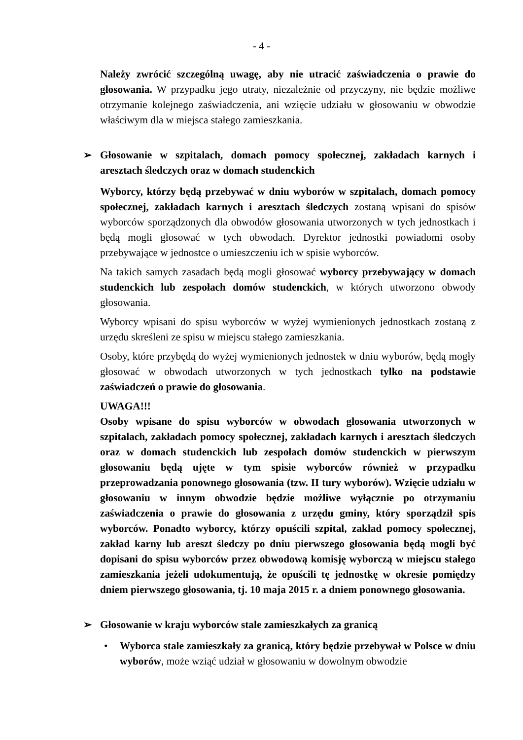- 4 -
Należy zwrócić szczególną uwagę, aby nie utracić zaświadczenia o prawie do głosowania. W przypadku jego utraty, niezależnie od przyczyny, nie będzie możliwe otrzymanie kolejnego zaświadczenia, ani wzięcie udziału w głosowaniu w obwodzie właściwym dla w miejsca stałego zamieszkania.
➢ Głosowanie w szpitalach, domach pomocy społecznej, zakładach karnych i aresztach śledczych oraz w domach studenckich
Wyborcy, którzy będą przebywać w dniu wyborów w szpitalach, domach pomocy społecznej, zakładach karnych i aresztach śledczych zostaną wpisani do spisów wyborców sporządzonych dla obwodów głosowania utworzonych w tych jednostkach i będą mogli głosować w tych obwodach. Dyrektor jednostki powiadomi osoby przebywające w jednostce o umieszczeniu ich w spisie wyborców.
Na takich samych zasadach będą mogli głosować wyborcy przebywający w domach studenckich lub zespołach domów studenckich, w których utworzono obwody głosowania.
Wyborcy wpisani do spisu wyborców w wyżej wymienionych jednostkach zostaną z urzędu skreśleni ze spisu w miejscu stałego zamieszkania.
Osoby, które przybędą do wyżej wymienionych jednostek w dniu wyborów, będą mogły głosować w obwodach utworzonych w tych jednostkach tylko na podstawie zaświadczeń o prawie do głosowania.
UWAGA!!!
Osoby wpisane do spisu wyborców w obwodach głosowania utworzonych w szpitalach, zakładach pomocy społecznej, zakładach karnych i aresztach śledczych oraz w domach studenckich lub zespołach domów studenckich w pierwszym głosowaniu będą ujęte w tym spisie wyborców również w przypadku przeprowadzania ponownego głosowania (tzw. II tury wyborów). Wzięcie udziału w głosowaniu w innym obwodzie będzie możliwe wyłącznie po otrzymaniu zaświadczenia o prawie do głosowania z urzędu gminy, który sporządził spis wyborców. Ponadto wyborcy, którzy opuścili szpital, zakład pomocy społecznej, zakład karny lub areszt śledczy po dniu pierwszego głosowania będą mogli być dopisani do spisu wyborców przez obwodową komisję wyborczą w miejscu stałego zamieszkania jeżeli udokumentują, że opuścili tę jednostkę w okresie pomiędzy dniem pierwszego głosowania, tj. 10 maja 2015 r. a dniem ponownego głosowania.
➢ Głosowanie w kraju wyborców stale zamieszkałych za granicą
• Wyborca stale zamieszkały za granicą, który będzie przebywał w Polsce w dniu wyborów, może wziąć udział w głosowaniu w dowolnym obwodzie